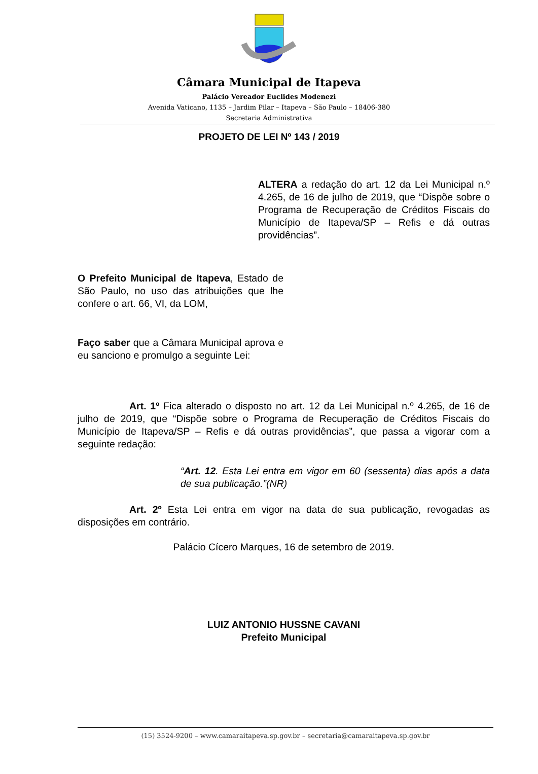Câmara Municipal de Itapeva
Palácio Vereador Euclides Modenezi
Avenida Vaticano, 1135 – Jardim Pilar – Itapeva – São Paulo – 18406-380
Secretaria Administrativa
PROJETO DE LEI Nº 143 / 2019
ALTERA a redação do art. 12 da Lei Municipal n.º 4.265, de 16 de julho de 2019, que “Dispõe sobre o Programa de Recuperação de Créditos Fiscais do Município de Itapeva/SP – Refis e dá outras providências”.
O Prefeito Municipal de Itapeva, Estado de São Paulo, no uso das atribuições que lhe confere o art. 66, VI, da LOM,
Faço saber que a Câmara Municipal aprova e eu sanciono e promulgo a seguinte Lei:
Art. 1º Fica alterado o disposto no art. 12 da Lei Municipal n.º 4.265, de 16 de julho de 2019, que “Dispõe sobre o Programa de Recuperação de Créditos Fiscais do Município de Itapeva/SP – Refis e dá outras providências”, que passa a vigorar com a seguinte redação:
“Art. 12. Esta Lei entra em vigor em 60 (sessenta) dias após a data de sua publicação.”(NR)
Art. 2º Esta Lei entra em vigor na data de sua publicação, revogadas as disposições em contrário.
Palácio Cícero Marques, 16 de setembro de 2019.
LUIZ ANTONIO HUSSNE CAVANI
Prefeito Municipal
(15) 3524-9200 – www.camaraitapeva.sp.gov.br – secretaria@camaraitapeva.sp.gov.br